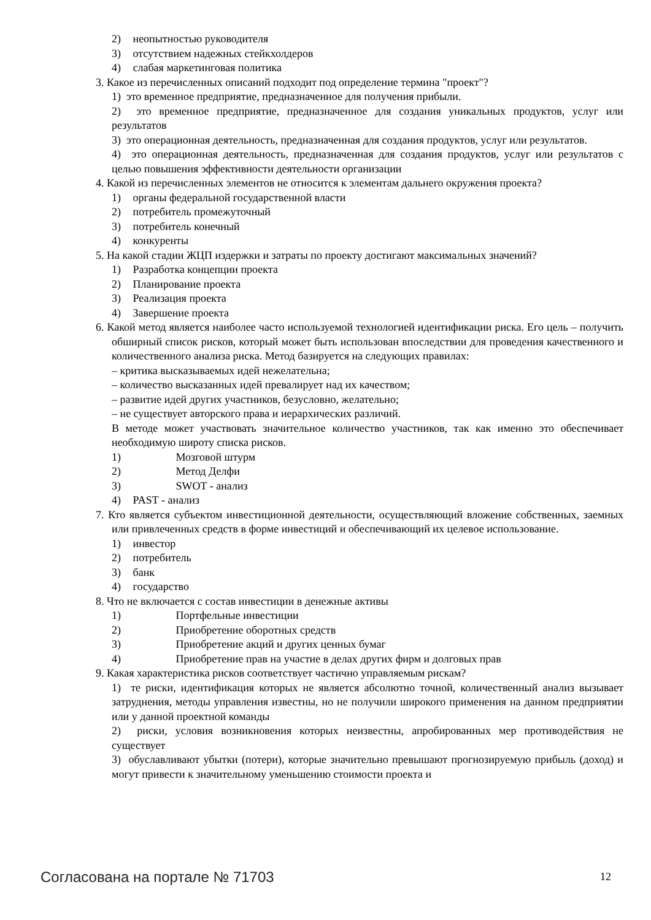2) неопытностью руководителя
3) отсутствием надежных стейкхолдеров
4) слабая маркетинговая политика
3. Какое из перечисленных описаний подходит под определение термина "проект"?
1) это временное предприятие, предназначенное для получения прибыли.
2) это временное предприятие, предназначенное для создания уникальных продуктов, услуг или результатов
3) это операционная деятельность, предназначенная для создания продуктов, услуг или результатов.
4) это операционная деятельность, предназначенная для создания продуктов, услуг или результатов с целью повышения эффективности деятельности организации
4. Какой из перечисленных элементов не относится к элементам дальнего окружения проекта?
1) органы федеральной государственной власти
2) потребитель промежуточный
3) потребитель конечный
4) конкуренты
5. На какой стадии ЖЦП издержки и затраты по проекту достигают максимальных значений?
1) Разработка концепции проекта
2) Планирование проекта
3) Реализация проекта
4) Завершение проекта
6. Какой метод является наиболее часто используемой технологией идентификации риска. Его цель – получить обширный список рисков, который может быть использован впоследствии для проведения качественного и количественного анализа риска. Метод базируется на следующих правилах:
– критика высказываемых идей нежелательна;
– количество высказанных идей превалирует над их качеством;
– развитие идей других участников, безусловно, желательно;
– не существует авторского права и иерархических различий.
В методе может участвовать значительное количество участников, так как именно это обеспечивает необходимую широту списка рисков.
1) Мозговой штурм
2) Метод Делфи
3) SWOT - анализ
4) PAST - анализ
7. Кто является субъектом инвестиционной деятельности, осуществляющий вложение собственных, заемных или привлеченных средств в форме инвестиций и обеспечивающий их целевое использование.
1) инвестор
2) потребитель
3) банк
4) государство
8. Что не включается с состав инвестиции в денежные активы
1) Портфельные инвестиции
2) Приобретение оборотных средств
3) Приобретение акций и других ценных бумаг
4) Приобретение прав на участие в делах других фирм и долговых прав
9. Какая характеристика рисков соответствует частично управляемым рискам?
1) те риски, идентификация которых не является абсолютно точной, количественный анализ вызывает затруднения, методы управления известны, но не получили широкого применения на данном предприятии или у данной проектной команды
2) риски, условия возникновения которых неизвестны, апробированных мер противодействия не существует
3) обуславливают убытки (потери), которые значительно превышают прогнозируемую прибыль (доход) и могут привести к значительному уменьшению стоимости проекта и
Согласована на портале № 71703 12